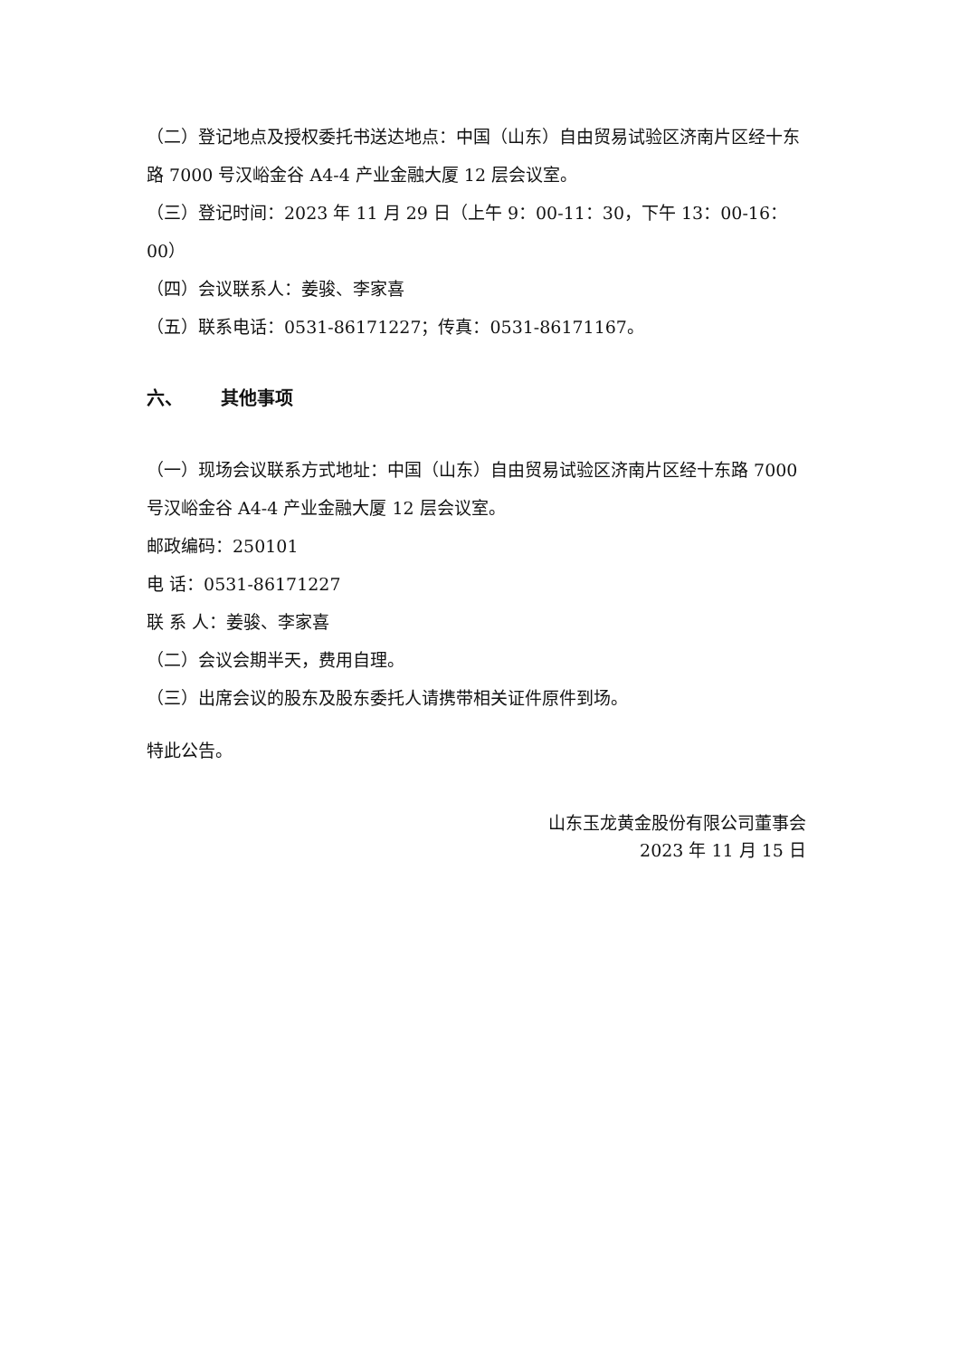（二）登记地点及授权委托书送达地点：中国（山东）自由贸易试验区济南片区经十东路 7000 号汉峪金谷 A4-4 产业金融大厦 12 层会议室。
（三）登记时间：2023 年 11 月 29 日（上午 9：00-11：30，下午 13：00-16：00）
（四）会议联系人：姜骏、李家喜
（五）联系电话：0531-86171227；传真：0531-86171167。
六、 其他事项
（一）现场会议联系方式地址：中国（山东）自由贸易试验区济南片区经十东路 7000 号汉峪金谷 A4-4 产业金融大厦 12 层会议室。
邮政编码：250101
电 话：0531-86171227
联 系 人：姜骏、李家喜
（二）会议会期半天，费用自理。
（三）出席会议的股东及股东委托人请携带相关证件原件到场。
特此公告。
山东玉龙黄金股份有限公司董事会
2023 年 11 月 15 日